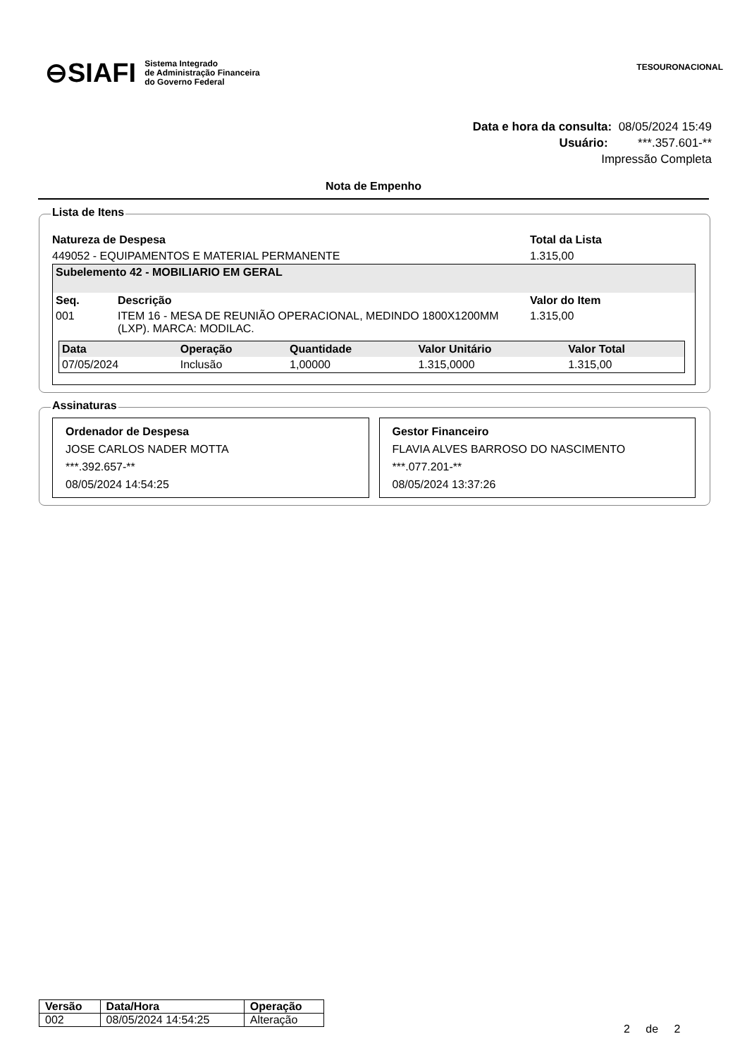⊖SIAFI Sistema Integrado
de Administração Financeira
do Governo Federal
TESOURONACIONAL
Data e hora da consulta: 08/05/2024 15:49
Usuário: ***.357.601-**
Impressão Completa
Nota de Empenho
Lista de Itens
Natureza de Despesa
449052 - EQUIPAMENTOS E MATERIAL PERMANENTE
Total da Lista
1.315,00
Subelemento 42 - MOBILIARIO EM GERAL
| Seq. | Descrição | Valor do Item |
| --- | --- | --- |
| 001 | ITEM 16 - MESA DE REUNIÃO OPERACIONAL, MEDINDO 1800X1200MM (LXP). MARCA: MODILAC. | 1.315,00 |
| Data | Operação | Quantidade | Valor Unitário | Valor Total |
| --- | --- | --- | --- | --- |
| 07/05/2024 | Inclusão | 1,00000 | 1.315,0000 | 1.315,00 |
Assinaturas
Ordenador de Despesa
JOSE CARLOS NADER MOTTA
***.392.657-**
08/05/2024 14:54:25
Gestor Financeiro
FLAVIA ALVES BARROSO DO NASCIMENTO
***.077.201-**
08/05/2024 13:37:26
| Versão | Data/Hora | Operação |
| --- | --- | --- |
| 002 | 08/05/2024 14:54:25 | Alteração |
2 de 2